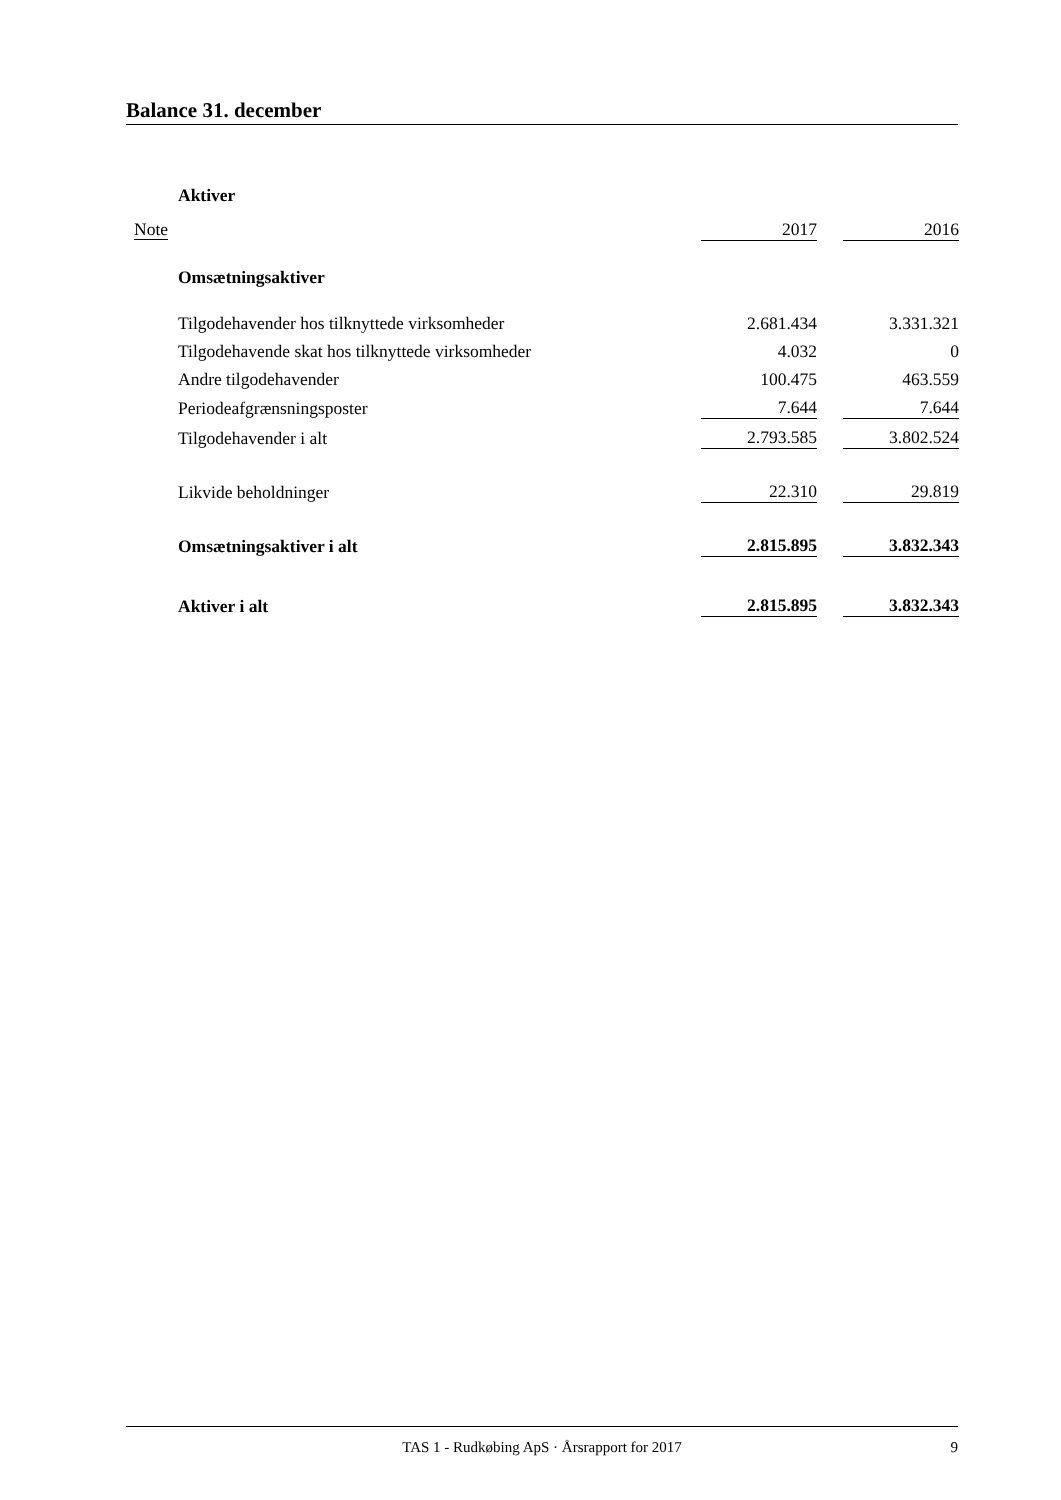Balance 31. december
| | Aktiver | | | |
| Note | | 2017 | | 2016 |
| | Omsætningsaktiver | | | |
| | Tilgodehavender hos tilknyttede virksomheder | 2.681.434 | | 3.331.321 |
| | Tilgodehavende skat hos tilknyttede virksomheder | 4.032 | | 0 |
| | Andre tilgodehavender | 100.475 | | 463.559 |
| | Periodeafgrænsningsposter | 7.644 | | 7.644 |
| | Tilgodehavender i alt | 2.793.585 | | 3.802.524 |
| | Likvide beholdninger | 22.310 | | 29.819 |
| | Omsætningsaktiver i alt | 2.815.895 | | 3.832.343 |
| | Aktiver i alt | 2.815.895 | | 3.832.343 |
TAS 1 - Rudkøbing ApS · Årsrapport for 2017 9